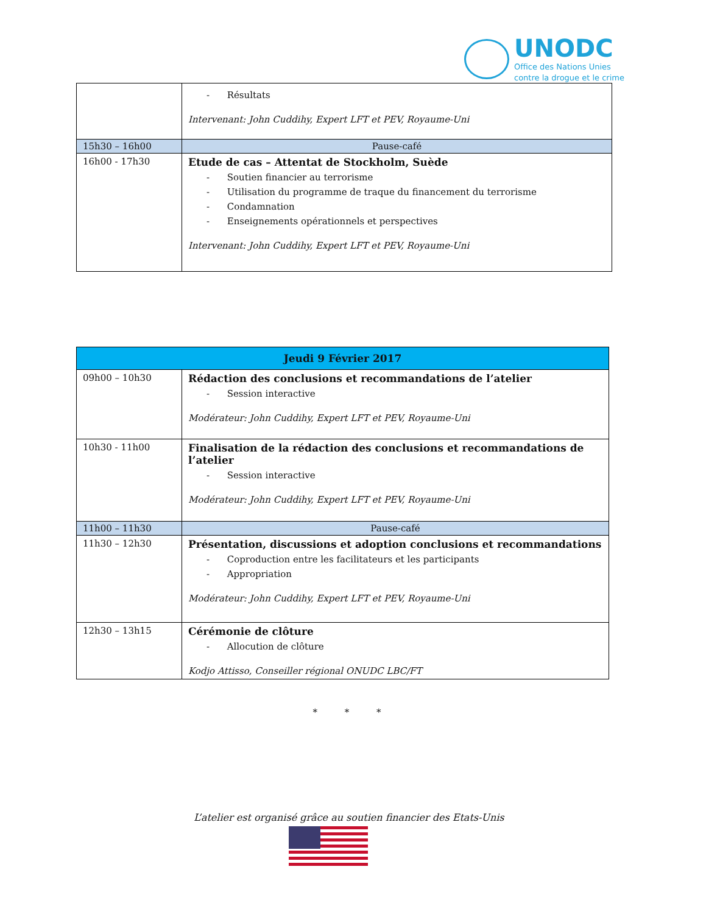UNODC
Office des Nations Unies
contre la drogue et le crime
| | - Résultats Intervenant: John Cuddihy, Expert LFT et PEV, Royaume-Uni |
| 15h30 – 16h00 | Pause-café |
| 16h00 - 17h30 | Etude de cas – Attentat de Stockholm, Suède - Soutien financier au terrorisme - Utilisation du programme de traque du financement du terrorisme - Condamnation - Enseignements opérationnels et perspectives Intervenant: John Cuddihy, Expert LFT et PEV, Royaume-Uni |
| Jeudi 9 Février 2017 | |
| 09h00 – 10h30 | Rédaction des conclusions et recommandations de l’atelier - Session interactive Modérateur: John Cuddihy, Expert LFT et PEV, Royaume-Uni |
| 10h30 - 11h00 | Finalisation de la rédaction des conclusions et recommandations de l’atelier - Session interactive Modérateur: John Cuddihy, Expert LFT et PEV, Royaume-Uni |
| 11h00 – 11h30 | Pause-café |
| 11h30 – 12h30 | Présentation, discussions et adoption conclusions et recommandations - Coproduction entre les facilitateurs et les participants - Appropriation Modérateur: John Cuddihy, Expert LFT et PEV, Royaume-Uni |
| 12h30 – 13h15 | Cérémonie de clôture - Allocution de clôture Kodjo Attisso, Conseiller régional ONUDC LBC/FT |
* * *
L’atelier est organisé grâce au soutien financier des Etats-Unis